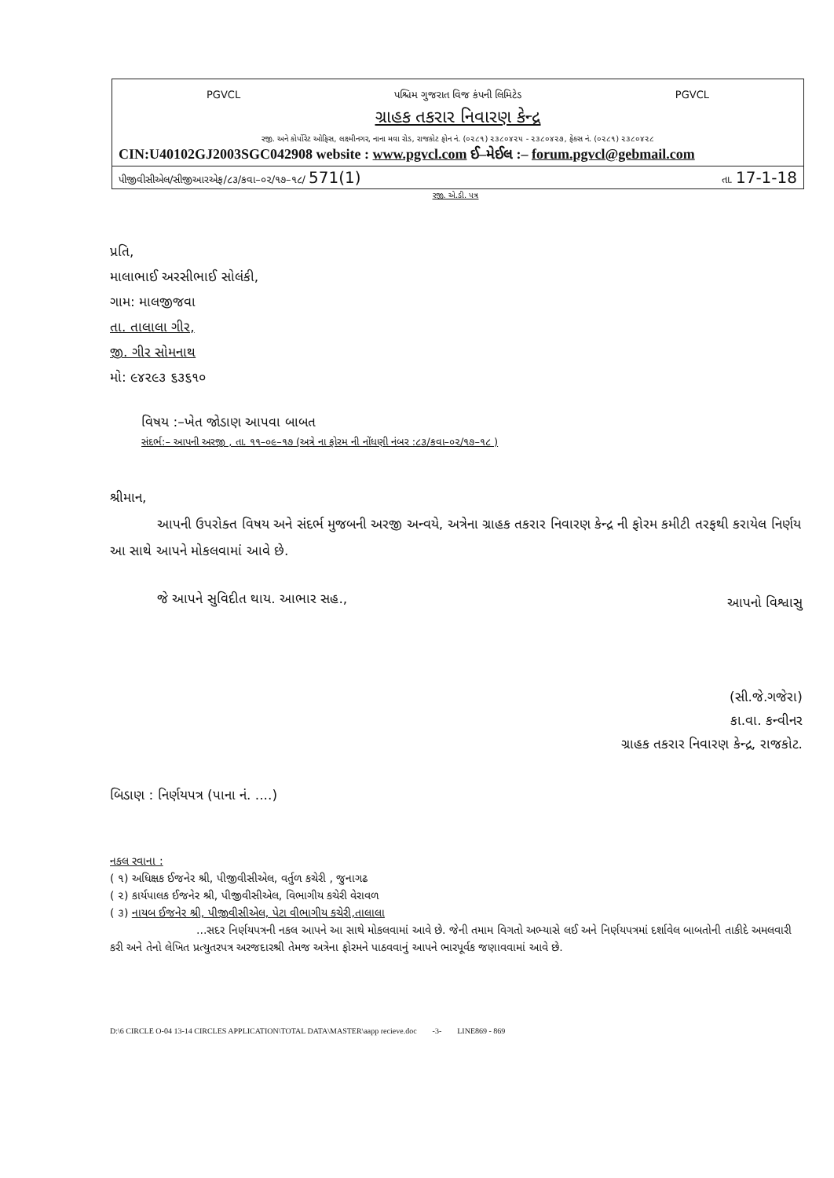PGVCL પશ્ચિમ ગુજરાત વિજ કંપની લિમિટેડ PGVCL
ગ્રાહક તકરાર નિવારણ કેન્દ્ર
રજી. અને કોર્પોરેટ ઓફિસ, લક્ષ્મીનગર, નાના મવા રોડ, રાજકોટ ફોન નં. (૦૨૮૧) ૨૩૮૦૪૨૫ - ૨૩૮૦૪૨૭, ફેક્સ નં. (૦૨૮૧) ૨૩૮૦૪૨૮
CIN:U40102GJ2003SGC042908 website : www.pgvcl.com ઈ–મેઈલ :– forum.pgvcl@gebmail.com
પીજીવીસીએલ/સીજીઆરએફ/૮૩/કવા–૦૨/૧૭–૧૮/ 571(1) તા. 17-1-18
રજી. એ.ડી. પત્ર
પ્રતિ,
માલાભાઈ અરસીભાઈ સોલંકી,
ગામ: માલજીજવા
તા. તાલાલા ગીર,
જી. ગીર સોમનાથ
મો: ૯૪૨૯૩ ૬૩૬૧૦
વિષય :–ખેત જોડાણ આપવા બાબત
સંદર્ભ:– આપની અરજી , તા. ૧૧–૦૯–૧૭ (અત્રે ના ફોરમ ની નોંધણી નંબર :૮૩/કવા–૦૨/૧૭–૧૮ )
શ્રીમાન,
આપની ઉપરોક્ત વિષય અને સંદર્ભ મુજબની અરજી અન્વયે, અત્રેના ગ્રાહક તકરાર નિવારણ કેન્દ્ર ની ફોરમ કમીટી તરફથી કરાયેલ નિર્ણય આ સાથે આપને મોકલવામાં આવે છે.
જે આપને સુવિદીત થાય. આભાર સહ.,
આપનો વિશ્વાસુ
(સી.જે.ગજેરા)
કા.વા. કન્વીનર
ગ્રાહક તકરાર નિવારણ કેન્દ્ર, રાજકોટ.
બિડાણ : નિર્ણયપત્ર (પાના નં. ....)
નકલ રવાના :
( ૧) અધિક્ષક ઈજનેર શ્રી, પીજીવીસીએલ, વર્તુળ કચેરી , જુનાગઢ
( ૨) કાર્યપાલક ઈજનેર શ્રી, પીજીવીસીએલ, વિભાગીય કચેરી વેરાવળ
( ૩) નાયબ ઈજનેર શ્રી, પીજીવીસીએલ, પેટા વીભાગીય કચેરી,તાલાલા
...સદર નિર્ણયપત્રની નકલ આપને આ સાથે મોકલવામાં આવે છે. જેની તમામ વિગતો અભ્યાસે લઈ અને નિર્ણયપત્રમાં દર્શાવેલ બાબતોની તાકીદે અમલવારી કરી અને તેનો લેખિત પ્રત્યુતરપત્ર અરજદારશ્રી તેમજ અત્રેના ફોરમને પાઠવવાનું આપને ભારપૂર્વક જણાવવામાં આવે છે.
D:\6 CIRCLE O-04 13-14 CIRCLES APPLICATION\TOTAL DATA\MASTER\aapp recieve.doc -3- LINE869 - 869